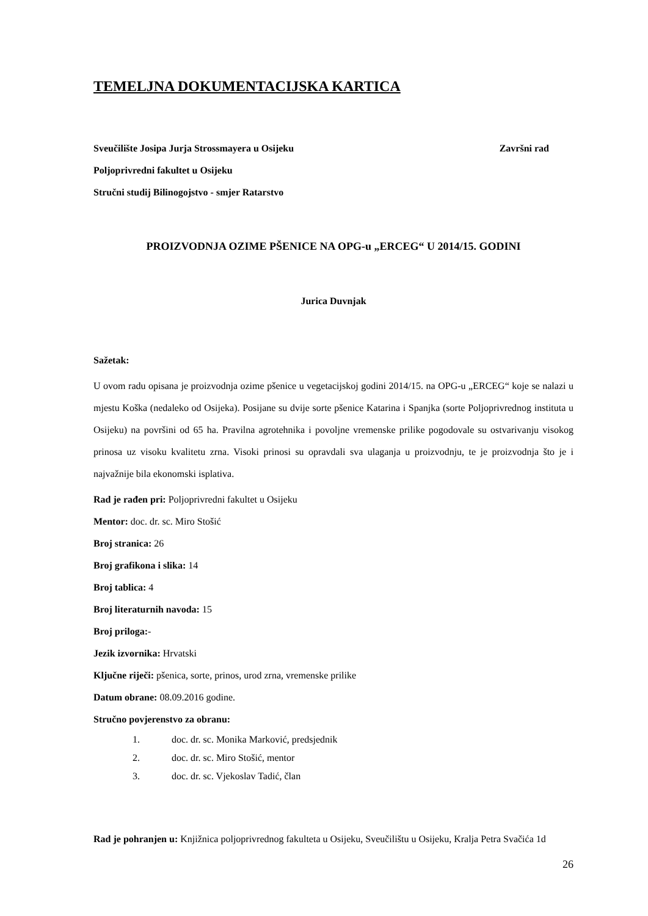TEMELJNA DOKUMENTACIJSKA KARTICA
Sveučilište Josipa Jurja Strossmayera u Osijeku Završni rad
Poljoprivredni fakultet u Osijeku
Stručni studij Bilinogojstvo - smjer Ratarstvo
PROIZVODNJA OZIME PŠENICE NA OPG-u „ERCEG“ U 2014/15. GODINI
Jurica Duvnjak
Sažetak:
U ovom radu opisana je proizvodnja ozime pšenice u vegetacijskoj godini 2014/15. na OPG-u „ERCEG“ koje se nalazi u mjestu Koška (nedaleko od Osijeka). Posijane su dvije sorte pšenice Katarina i Spanjka (sorte Poljoprivrednog instituta u Osijeku) na površini od 65 ha. Pravilna agrotehnika i povoljne vremenske prilike pogodovale su ostvarivanju visokog prinosa uz visoku kvalitetu zrna. Visoki prinosi su opravdali sva ulaganja u proizvodnju, te je proizvodnja što je i najvažnije bila ekonomski isplativa.
Rad je rađen pri: Poljoprivredni fakultet u Osijeku
Mentor: doc. dr. sc. Miro Stošić
Broj stranica: 26
Broj grafikona i slika: 14
Broj tablica: 4
Broj literaturnih navoda: 15
Broj priloga:-
Jezik izvornika: Hrvatski
Ključne riječi: pšenica, sorte, prinos, urod zrna, vremenske prilike
Datum obrane: 08.09.2016 godine.
Stručno povjerenstvo za obranu:
1. doc. dr. sc. Monika Marković, predsjednik
2. doc. dr. sc. Miro Stošić, mentor
3. doc. dr. sc. Vjekoslav Tadić, član
Rad je pohranjen u: Knjižnica poljoprivrednog fakulteta u Osijeku, Sveučilištu u Osijeku, Kralja Petra Svačića 1d
26